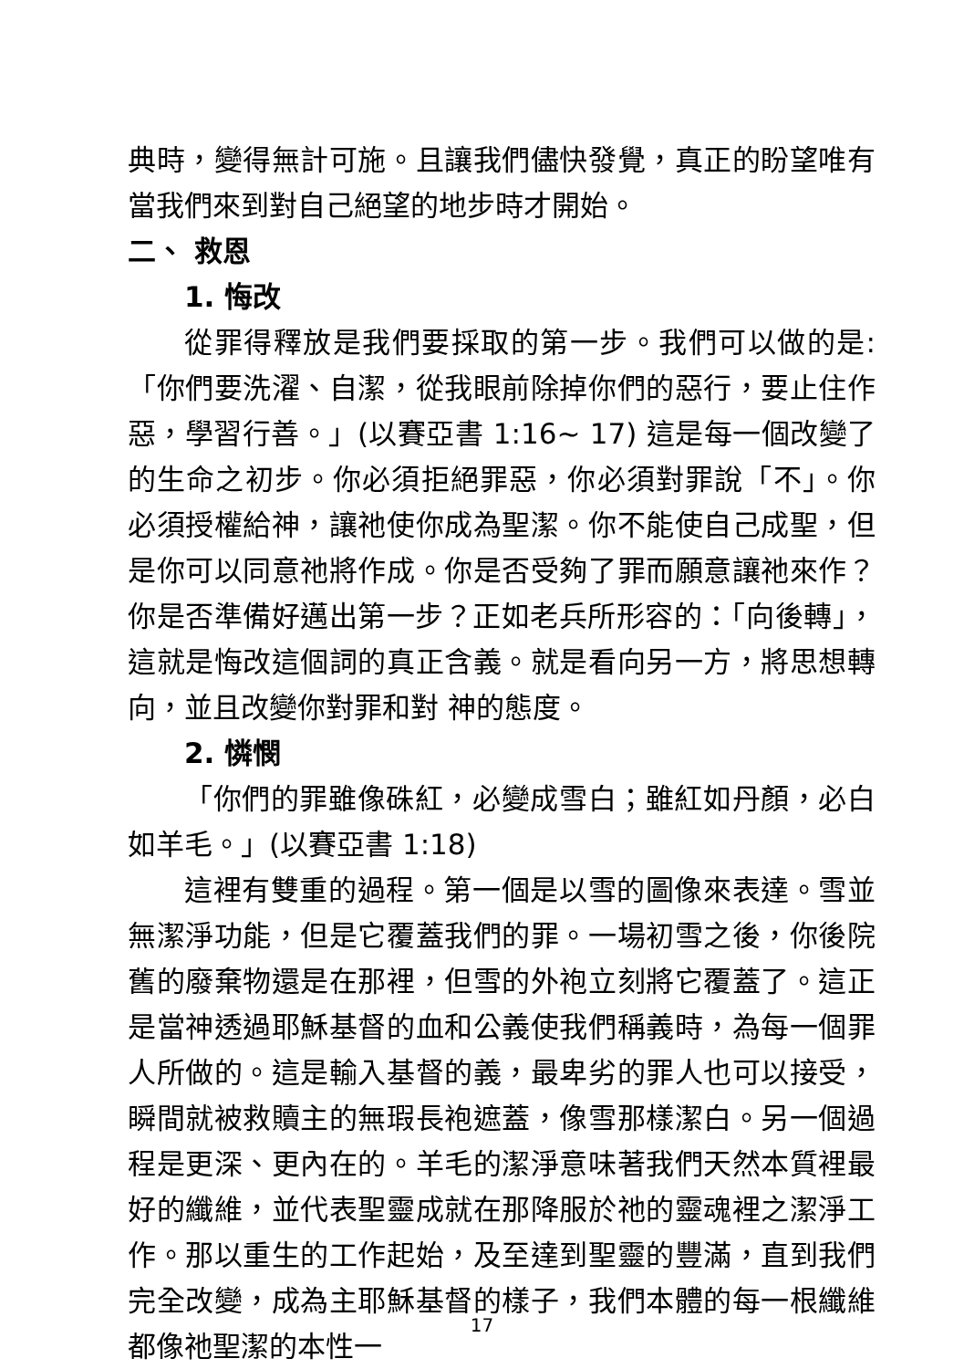典時，變得無計可施。且讓我們儘快發覺，真正的盼望唯有當我們來到對自己絕望的地步時才開始。
二、 救恩
1. 悔改
從罪得釋放是我們要採取的第一步。我們可以做的是:「你們要洗濯、自潔，從我眼前除掉你們的惡行，要止住作惡，學習行善。」(以賽亞書 1:16~ 17) 這是每一個改變了的生命之初步。你必須拒絕罪惡，你必須對罪說「不」。你必須授權給神，讓祂使你成為聖潔。你不能使自己成聖，但是你可以同意祂將作成。你是否受夠了罪而願意讓祂來作？你是否準備好邁出第一步？正如老兵所形容的：「向後轉」，這就是悔改這個詞的真正含義。就是看向另一方，將思想轉向，並且改變你對罪和對 神的態度。
2. 憐憫
「你們的罪雖像硃紅，必變成雪白；雖紅如丹顏，必白如羊毛。」(以賽亞書 1:18)
這裡有雙重的過程。第一個是以雪的圖像來表達。雪並無潔淨功能，但是它覆蓋我們的罪。一場初雪之後，你後院舊的廢棄物還是在那裡，但雪的外袍立刻將它覆蓋了。這正是當神透過耶穌基督的血和公義使我們稱義時，為每一個罪人所做的。這是輸入基督的義，最卑劣的罪人也可以接受，瞬間就被救贖主的無瑕長袍遮蓋，像雪那樣潔白。另一個過程是更深、更內在的。羊毛的潔淨意味著我們天然本質裡最好的纖維，並代表聖靈成就在那降服於祂的靈魂裡之潔淨工作。那以重生的工作起始，及至達到聖靈的豐滿，直到我們完全改變，成為主耶穌基督的樣子，我們本體的每一根纖維都像祂聖潔的本性一
17